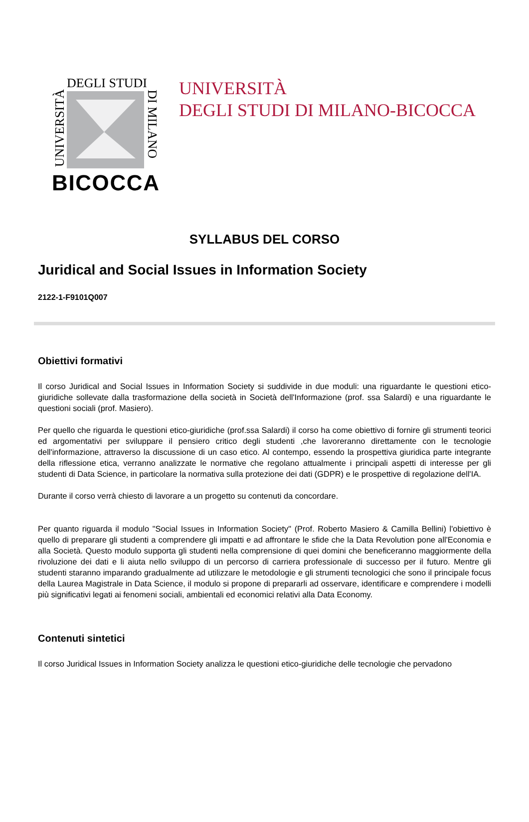DEGLI STUDI
UNIVERSITÀ
DI MILANO
BICOCCA
UNIVERSITÀ
DEGLI STUDI DI MILANO-BICOCCA
SYLLABUS DEL CORSO
Juridical and Social Issues in Information Society
2122-1-F9101Q007
Obiettivi formativi
Il corso Juridical and Social Issues in Information Society si suddivide in due moduli: una riguardante le questioni etico-giuridiche sollevate dalla trasformazione della società in Società dell'Informazione (prof. ssa Salardi) e una riguardante le questioni sociali (prof. Masiero).
Per quello che riguarda le questioni etico-giuridiche (prof.ssa Salardi) il corso ha come obiettivo di fornire gli strumenti teorici ed argomentativi per sviluppare il pensiero critico degli studenti ,che lavoreranno direttamente con le tecnologie dell'informazione, attraverso la discussione di un caso etico. Al contempo, essendo la prospettiva giuridica parte integrante della riflessione etica, verranno analizzate le normative che regolano attualmente i principali aspetti di interesse per gli studenti di Data Science, in particolare la normativa sulla protezione dei dati (GDPR) e le prospettive di regolazione dell'IA.
Durante il corso verrà chiesto di lavorare a un progetto su contenuti da concordare.
Per quanto riguarda il modulo "Social Issues in Information Society" (Prof. Roberto Masiero & Camilla Bellini) l'obiettivo è quello di preparare gli studenti a comprendere gli impatti e ad affrontare le sfide che la Data Revolution pone all'Economia e alla Società. Questo modulo supporta gli studenti nella comprensione di quei domini che beneficeranno maggiormente della rivoluzione dei dati e li aiuta nello sviluppo di un percorso di carriera professionale di successo per il futuro. Mentre gli studenti staranno imparando gradualmente ad utilizzare le metodologie e gli strumenti tecnologici che sono il principale focus della Laurea Magistrale in Data Science, il modulo si propone di prepararli ad osservare, identificare e comprendere i modelli più significativi legati ai fenomeni sociali, ambientali ed economici relativi alla Data Economy.
Contenuti sintetici
Il corso Juridical Issues in Information Society analizza le questioni etico-giuridiche delle tecnologie che pervadono